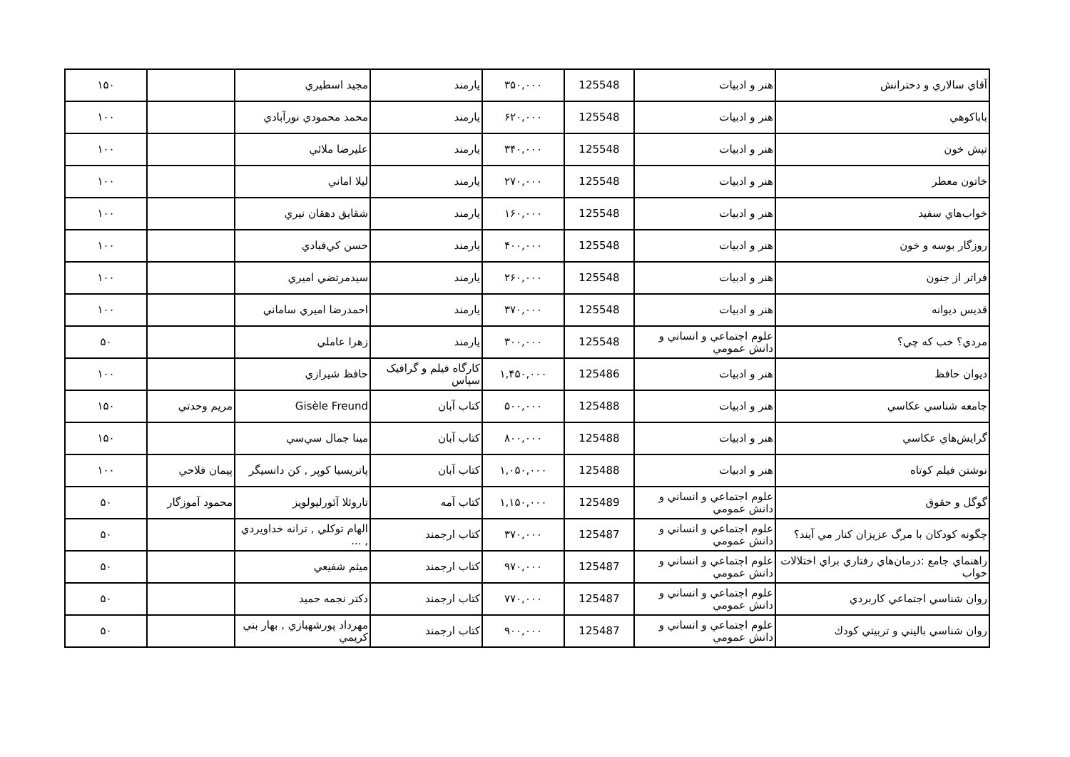| آقاي سالاري و دخترانش | هنر و ادبيات | 125548 | ۳۵۰,۰۰۰ | يارمند | مجيد اسطيري | | ۱۵۰ |
| باباكوهي | هنر و ادبيات | 125548 | ۶۲۰,۰۰۰ | يارمند | محمد محمودي نورآبادي | | ۱۰۰ |
| تپش خون | هنر و ادبيات | 125548 | ۳۴۰,۰۰۰ | يارمند | عليرضا ملائي | | ۱۰۰ |
| خاتون معطر | هنر و ادبيات | 125548 | ۲۷۰,۰۰۰ | يارمند | ليلا اماني | | ۱۰۰ |
| خواب‌هاي سفيد | هنر و ادبيات | 125548 | ۱۶۰,۰۰۰ | يارمند | شقايق دهقان نيري | | ۱۰۰ |
| روزگار بوسه و خون | هنر و ادبيات | 125548 | ۴۰۰,۰۰۰ | يارمند | حسن كي‌قبادي | | ۱۰۰ |
| فراتر از جنون | هنر و ادبيات | 125548 | ۲۶۰,۰۰۰ | يارمند | سيدمرتضي اميري | | ۱۰۰ |
| قديس ديوانه | هنر و ادبيات | 125548 | ۳۷۰,۰۰۰ | يارمند | احمدرضا اميري ساماني | | ۱۰۰ |
| مردي؟ خب كه چي؟ | علوم اجتماعي و انساني و دانش عمومي | 125548 | ۳۰۰,۰۰۰ | يارمند | زهرا عاملي | | ۵۰ |
| ديوان حافظ | هنر و ادبيات | 125486 | ۱,۴۵۰,۰۰۰ | کارگاه فيلم و گرافيک سپاس | حافظ شيرازي | | ۱۰۰ |
| جامعه شناسي عكاسي | هنر و ادبيات | 125488 | ۵۰۰,۰۰۰ | كتاب آبان | Gisèle Freund | مريم وحدتي | ۱۵۰ |
| گرايش‌هاي عكاسي | هنر و ادبيات | 125488 | ۸۰۰,۰۰۰ | كتاب آبان | مينا جمال سي‌سي | | ۱۵۰ |
| نوشتن فيلم كوتاه | هنر و ادبيات | 125488 | ۱,۰۵۰,۰۰۰ | كتاب آبان | پاتريسيا كوپر , كن دانسيگر | پيمان فلاحي | ۱۰۰ |
| گوگل و حقوق | علوم اجتماعي و انساني و دانش عمومي | 125489 | ۱,۱۵۰,۰۰۰ | كتاب آمه | تاروئلا آئورليولويز | محمود آموزگار | ۵۰ |
| چگونه كودكان با مرگ عزيزان كنار مي آيند؟ | علوم اجتماعي و انساني و دانش عمومي | 125487 | ۳۷۰,۰۰۰ | كتاب ارجمند | الهام توكلي , ترانه خداويردي , ... | | ۵۰ |
| راهنماي جامع :درمان‌هاي رفتاري براي اختلالات خواب | علوم اجتماعي و انساني و دانش عمومي | 125487 | ۹۷۰,۰۰۰ | كتاب ارجمند | ميثم شفيعي | | ۵۰ |
| روان شناسي اجتماعي كاربردي | علوم اجتماعي و انساني و دانش عمومي | 125487 | ۷۷۰,۰۰۰ | كتاب ارجمند | دكتر نجمه حميد | | ۵۰ |
| روان شناسي باليني و تربيتي كودك | علوم اجتماعي و انساني و دانش عمومي | 125487 | ۹۰۰,۰۰۰ | كتاب ارجمند | مهرداد پورشهبازي , بهار بني كريمي | | ۵۰ |